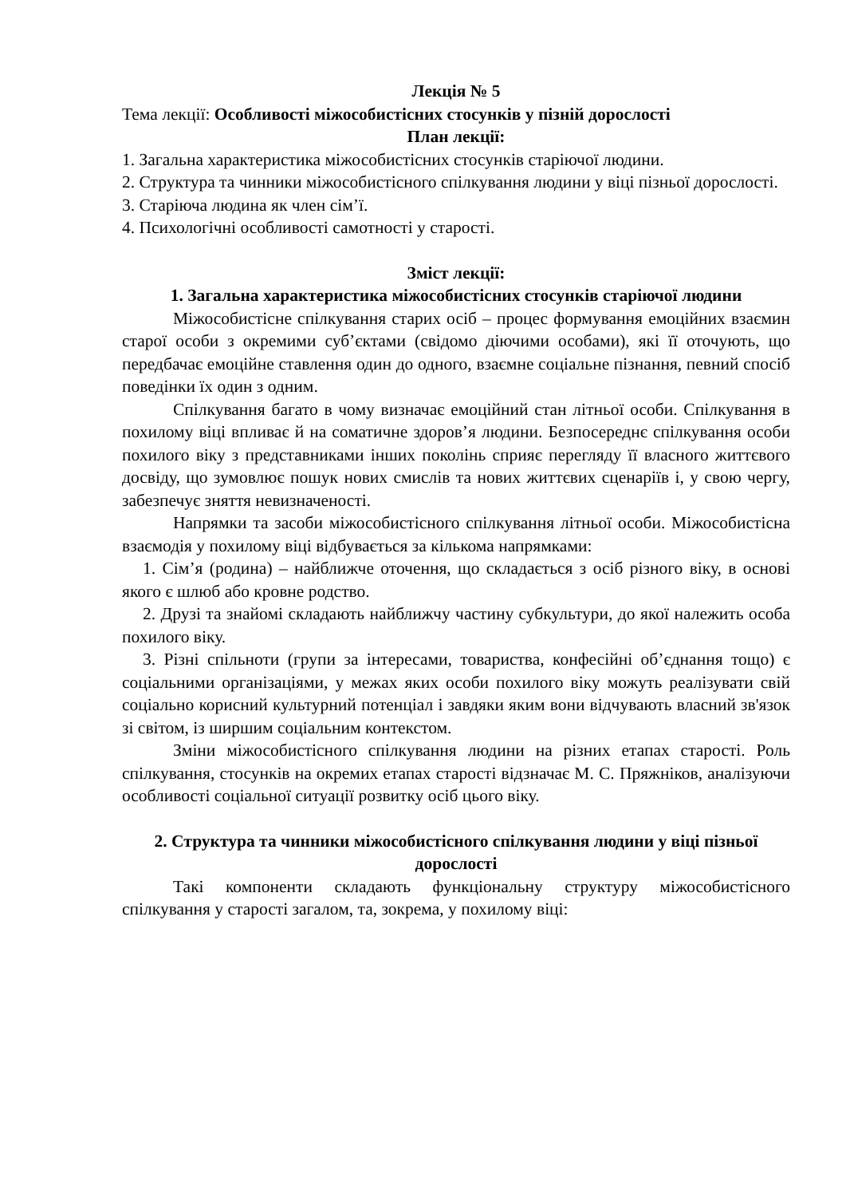Лекція № 5
Тема лекції: Особливості міжособистісних стосунків у пізній дорослості
План лекції:
1. Загальна характеристика міжособистісних стосунків старіючої людини.
2. Структура та чинники міжособистісного спілкування людини у віці пізньої дорослості.
3. Старіюча людина як член сім’ї.
4. Психологічні особливості самотності у старості.
Зміст лекції:
1. Загальна характеристика міжособистісних стосунків старіючої людини
Міжособистісне спілкування старих осіб – процес формування емоційних взаємин старої особи з окремими суб’єктами (свідомо діючими особами), які її оточують, що передбачає емоційне ставлення один до одного, взаємне соціальне пізнання, певний спосіб поведінки їх один з одним.
Спілкування багато в чому визначає емоційний стан літньої особи. Спілкування в похилому віці впливає й на соматичне здоров’я людини. Безпосереднє спілкування особи похилого віку з представниками інших поколінь сприяє перегляду її власного життєвого досвіду, що зумовлює пошук нових смислів та нових життєвих сценаріїв і, у свою чергу, забезпечує зняття невизначеності.
Напрямки та засоби міжособистісного спілкування літньої особи. Міжособистісна взаємодія у похилому віці відбувається за кількома напрямками:
1. Сім’я (родина) – найближче оточення, що складається з осіб різного віку, в основі якого є шлюб або кровне родство.
2. Друзі та знайомі складають найближчу частину субкультури, до якої належить особа похилого віку.
3. Різні спільноти (групи за інтересами, товариства, конфесійні об’єднання тощо) є соціальними організаціями, у межах яких особи похилого віку можуть реалізувати свій соціально корисний культурний потенціал і завдяки яким вони відчувають власний зв'язок зі світом, із ширшим соціальним контекстом.
Зміни міжособистісного спілкування людини на різних етапах старості. Роль спілкування, стосунків на окремих етапах старості відзначає М. С. Пряжніков, аналізуючи особливості соціальної ситуації розвитку осіб цього віку.
2. Структура та чинники міжособистісного спілкування людини у віці пізньої дорослості
Такі компоненти складають функціональну структуру міжособистісного спілкування у старості загалом, та, зокрема, у похилому віці: